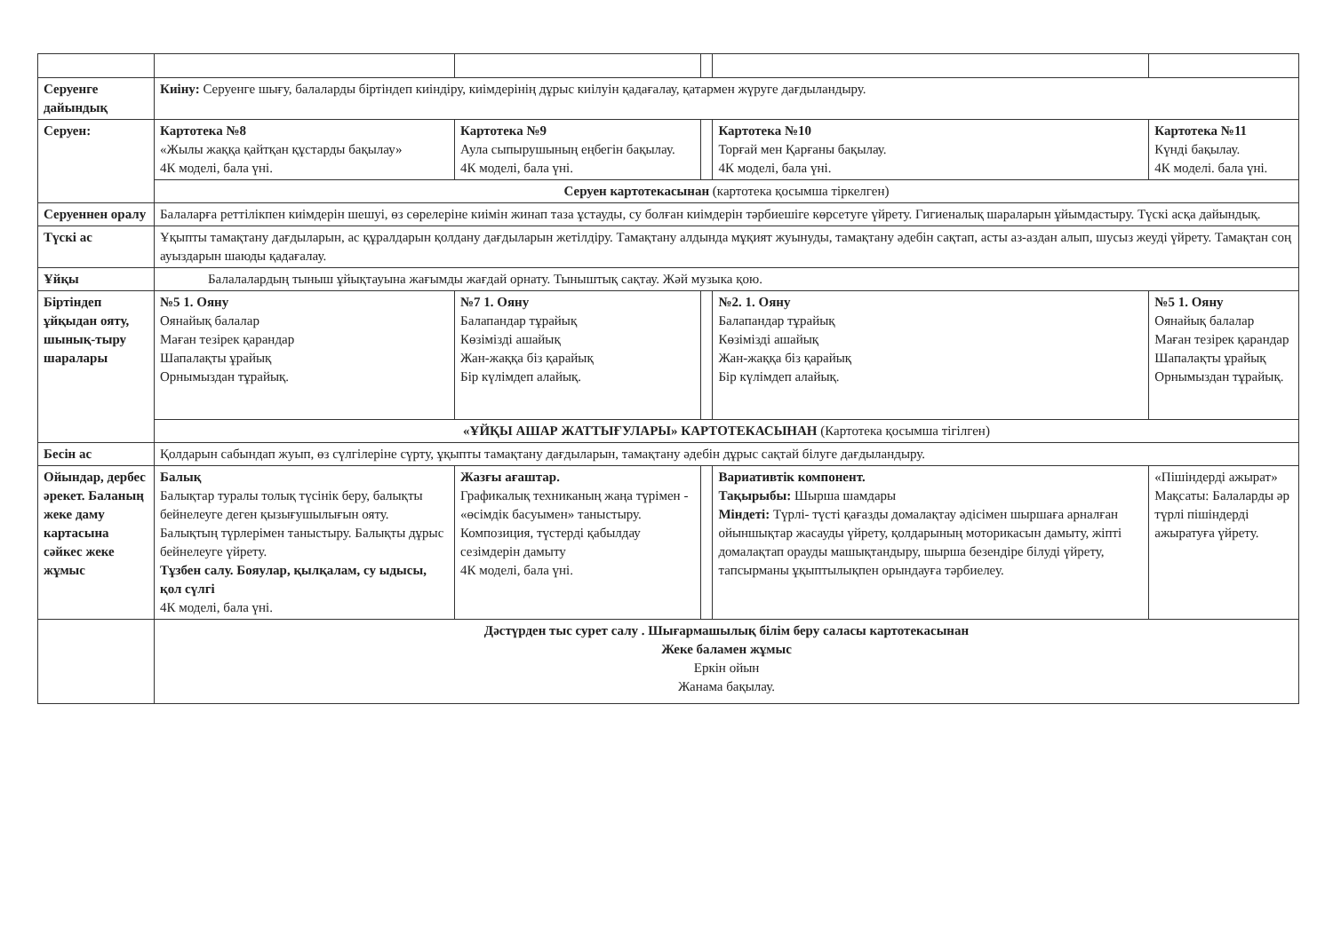| Серуенге дайындық | Киіну: Серуенге шығу, балаларды біртіндеп киіндіру, киімдерінің дұрыс киілуін қадағалау, қатармен жүруге дағдыландыру. | | | | |
| Серуен: | Картотека №8 «Жылы жаққа қайтқан құстарды бақылау» 4К моделі, бала үні. | Картотека №9 Аула сыпырушының еңбегін бақылау. 4К моделі, бала үні. | | Картотека №10 Торғай мен Қарғаны бақылау. 4К моделі, бала үні. | Картотека №11 Күнді бақылау. 4К моделі. бала үні. |
| | Серуен картотекасынан (картотека қосымша тіркелген) | | | | |
| Серуеннен оралу | Балаларға реттілікпен киімдерін шешуі, өз сөрелеріне киімін жинап таза ұстауды, су болған киімдерін тәрбиешіге көрсетуге үйрету. Гигиеналық шараларын ұйымдастыру. Түскі асқа дайындық. | | | | |
| Түскі ас | Ұқыпты тамақтану дағдыларын, ас құралдарын қолдану дағдыларын жетілдіру. Тамақтану алдында мұқият жуынуды, тамақтану әдебін сақтап, асты аз-аздан алып, шусыз жеуді үйрету. Тамақтан соң ауыздарын шаюды қадағалау. | | | | |
| Ұйқы | Балалалардың тыныш ұйықтауына жағымды жағдай орнату. Тыныштық сақтау. Жәй музыка қою. | | | | |
| Біртіндеп ұйқыдан ояту, шынық-тыру шаралары | №5 1. Ояну Оянайық балалар Маған тезірек қарандар Шапалақты ұрайық Орнымыздан тұрайық. | №7 1. Ояну Балапандар тұрайық Көзімізді ашайық Жан-жаққа біз қарайық Бір күлімдеп алайық. | | №2. 1. Ояну Балапандар тұрайық Көзімізді ашайық Жан-жаққа біз қарайық Бір күлімдеп алайық. | №5 1. Ояну Оянайық балалар Маған тезірек қарандар Шапалақты ұрайық Орнымыздан тұрайық. |
| | «ҰЙҚЫ АШАР ЖАТТЫҒУЛАРЫ» КАРТОТЕКАСЫНАН (Картотека қосымша тігілген) | | | | |
| Бесін ас | Қолдарын сабындап жуып, өз сүлгілеріне сүрту, ұқыпты тамақтану дағдыларын, тамақтану әдебін дұрыс сақтай білуге дағдыландыру. | | | | |
| Ойындар, дербес әрекет. Баланың жеке даму картасына сәйкес жеке жұмыс | Балық Балықтар туралы толық түсінік беру, балықты бейнелеуге деген қызығушылығын ояту. Балықтың түрлерімен таныстыру. Балықты дұрыс бейнелеуге үйрету. Тұзбен салу. Бояулар, қылқалам, су ыдысы, қол сүлгі 4К моделі, бала үні. | Жазғы ағаштар. Графикалық техниканың жаңа түрімен - «өсімдік басуымен» таныстыру. Композиция, түстерді қабылдау сезімдерін дамыту 4К моделі, бала үні. | | Вариативтік компонент. Тақырыбы: Шырша шамдары Міндеті: Түрлі- түсті қағазды домалақтау әдісімен шыршаға арналған ойыншықтар жасауды үйрету, қолдарының моторикасын дамыту, жіпті домалақтап орауды машықтандыру, шырша безендіре білуді үйрету, тапсырманы ұқыптылықпен орындауға тәрбиелеу. | «Пішіндерді ажырат» Мақсаты: Балаларды әр түрлі пішіндерді ажыратуға үйрету. |
| | Дәстүрден тыс сурет салу . Шығармашылық білім беру саласы картотекасынан Жеке баламен жұмыс Еркін ойын Жанама бақылау. | | | | |